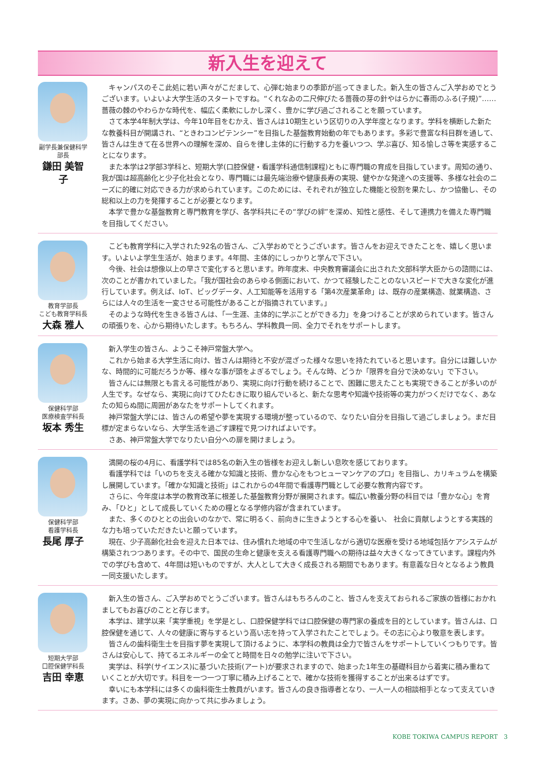新入生を迎えて
副学長兼保健科学部長
鎌田 美智子
キャンパスのそこ此処に若い声々がこだまして、心弾む始まりの季節が巡ってきました。新入生の皆さんご入学おめでとうございます。いよいよ大学生活のスタートですね。“くれなゐの二尺伸びたる薔薇の芽の針やはらかに春雨のふる(子規)”……薔薇の棘のやわらかな時代を、幅広く柔軟にしかし深く、豊かに学び過ごされることを願っています。
さて本学4年制大学は、今年10年目をむかえ、皆さんは10期生という区切りの入学年度となります。学科を横断した新たな教養科目が開講され、“ときわコンピテンシー”を目指した基盤教育始動の年でもあります。多彩で豊富な科目群を通して、皆さんは生きて在る世界への理解を深め、自らを律し主体的に行動する力を養いつつ、学ぶ喜び、知る愉しさ等を実感することになります。
また本学は2学部3学科と、短期大学(口腔保健・看護学科通信制課程)ともに専門職の育成を目指しています。周知の通り、我が国は超高齢化と少子化社会となり、専門職には最先端治療や健康長寿の実現、健やかな発達への支援等、多様な社会のニーズに的確に対応できる力が求められています。このためには、それぞれが独立した機能と役割を果たし、かつ協働し、その総和以上の力を発揮することが必要となります。
本学で豊かな基盤教育と専門教育を学び、各学科共にその“学びの絆”を深め、知性と感性、そして連携力を備えた専門職を目指してください。
教育学部長
こども教育学科長
大森 雅人
こども教育学科に入学された92名の皆さん、ご入学おめでとうございます。皆さんをお迎えできたことを、嬉しく思います。いよいよ学生生活が、始まります。4年間、主体的にしっかりと学んで下さい。
今後、社会は想像以上の早さで変化すると思います。昨年度末、中央教育審議会に出された文部科学大臣からの諮問には、次のことが書かれていました。「我が国社会のあらゆる側面において、かつて経験したことのないスピードで大きな変化が進行しています。例えば、IoT、ビッグデータ、人工知能等を活用する「第4次産業革命」は、既存の産業構造、就業構造、さらには人々の生活を一変させる可能性があることが指摘されています。」
そのような時代を生きる皆さんは、「一生涯、主体的に学ぶことができる力」を身つけることが求められています。皆さんの頑張りを、心から期待いたします。もちろん、学科教員一同、全力でそれをサポートします。
保健科学部
医療検査学科長
坂本 秀生
新入学生の皆さん、ようこそ神戸常盤大学へ。
これから始まる大学生活に向け、皆さんは期待と不安が混ざった様々な思いを持たれていると思います。自分には難しいかな、時間的に可能だろうか等、様々な事が頭をよぎるでしょう。そんな時、どうか「限界を自分で決めない」で下さい。
皆さんには無限とも言える可能性があり、実現に向け行動を続けることで、困難に思えたことも実現できることが多いのが人生です。なぜなら、実現に向けてひたむきに取り組んでいると、新たな思考や知識や技術等の実力がつくだけでなく、あなたの知らぬ間に周囲があなたをサポートしてくれます。
神戸常盤大学には、皆さんの希望や夢を実現する環境が整っているので、なりたい自分を目指して過ごしましょう。まだ目標が定まらないなら、大学生活を過ごす課程で見つければよいです。
さあ、神戸常盤大学でなりたい自分への扉を開けましょう。
保健科学部
看護学科長
長尾 厚子
満開の桜の4月に、看護学科では85名の新入生の皆様をお迎えし新しい息吹を感じております。
看護学科では「いのちを支える確かな知識と技術、豊かな心をもつヒューマンケアのプロ」を目指し、カリキュラムを構築し展開しています。「確かな知識と技術」はこれからの4年間で看護専門職として必要な教育内容です。
さらに、今年度は本学の教育改革に根差した基盤教育分野が展開されます。幅広い教養分野の科目では「豊かな心」を育み、「ひと」として成長していくための糧となる学修内容が含まれています。
また、多くのひととの出会いのなかで、常に明るく、前向きに生きようとする心を養い、 社会に貢献しようとする実践的な力も培っていただきたいと願っています。
現在、少子高齢化社会を迎えた日本では、住み慣れた地域の中で生活しながら適切な医療を受ける地域包括ケアシステムが構築されつつあります。その中で、国民の生命と健康を支える看護専門職への期待は益々大きくなってきています。課程内外での学びも含めて、4年間は短いものですが、大人として大きく成長される期間でもあります。有意義な日々となるよう教員一同支援いたします。
短期大学部
口腔保健学科長
吉田 幸恵
新入生の皆さん、ご入学おめでとうございます。皆さんはもちろんのこと、皆さんを支えておられるご家族の皆様におかれましてもお喜びのことと存じます。
本学は、建学以来「実学重視」を学是とし、口腔保健学科では口腔保健の専門家の養成を目的としています。皆さんは、口腔保健を通じて、人々の健康に寄与するという高い志を持って入学されたことでしょう。その志に心より敬意を表します。
皆さんの歯科衛生士を目指す夢を実現して頂けるように、本学科の教員は全力で皆さんをサポートしていくつもりです。皆さんは安心して、持てるエネルギーの全てと時間を日々の勉学に注いで下さい。
実学は、科学(サイエンス)に基づいた技術(アート)が要求されますので、始まった1年生の基礎科目から着実に積み重ねていくことが大切です。科目を一つ一つ丁寧に積み上げることで、確かな技術を獲得することが出来るはずです。
幸いにも本学科には多くの歯科衛生士教員がいます。皆さんの良き指導者となり、一人一人の相談相手となって支えていきます。さあ、夢の実現に向かって共に歩みましょう。
KOBE TOKIWA CAMPUS REPORT　3